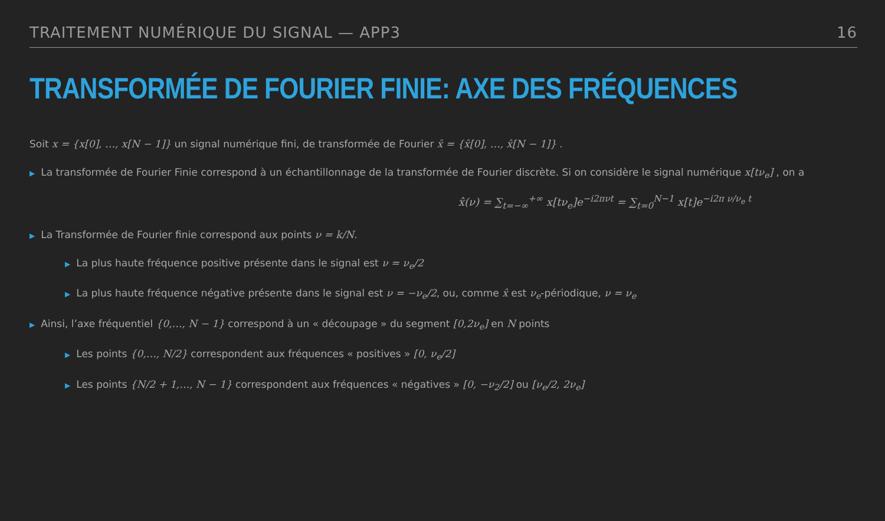TRAITEMENT NUMÉRIQUE DU SIGNAL — APP3 16
TRANSFORMÉE DE FOURIER FINIE: AXE DES FRÉQUENCES
Soit x = {x[0], …, x[N − 1]} un signal numérique fini, de transformée de Fourier x̂ = {x̂[0], …, x̂[N − 1]} .
▶ La transformée de Fourier Finie correspond à un échantillonnage de la transformée de Fourier discrète. Si on considère le signal numérique x[tν<sub>e</sub>] , on a
x̂(ν) = ∑<sub>t=−∞</sub><sup>+∞</sup> x[tν<sub>e</sub>]e<sup>−i2πνt</sup> = ∑<sub>t=0</sub><sup>N−1</sup> x[t]e<sup>−i2π ν/ν<sub>e</sub> t</sup>
▶ La Transformée de Fourier finie correspond aux points ν = k/N.
▶ La plus haute fréquence positive présente dans le signal est ν = ν<sub>e</sub>/2
▶ La plus haute fréquence négative présente dans le signal est ν = −ν<sub>e</sub>/2, ou, comme x̂ est ν<sub>e</sub>-périodique, ν = ν<sub>e</sub>
▶ Ainsi, l’axe fréquentiel {0,…, N − 1} correspond à un « découpage » du segment [0,2ν<sub>e</sub>] en N points
▶ Les points {0,…, N/2} correspondent aux fréquences « positives » [0, ν<sub>e</sub>/2]
▶ Les points {N/2 + 1,…, N − 1} correspondent aux fréquences « négatives » [0, −ν<sub>2</sub>/2] ou [ν<sub>e</sub>/2, 2ν<sub>e</sub>]